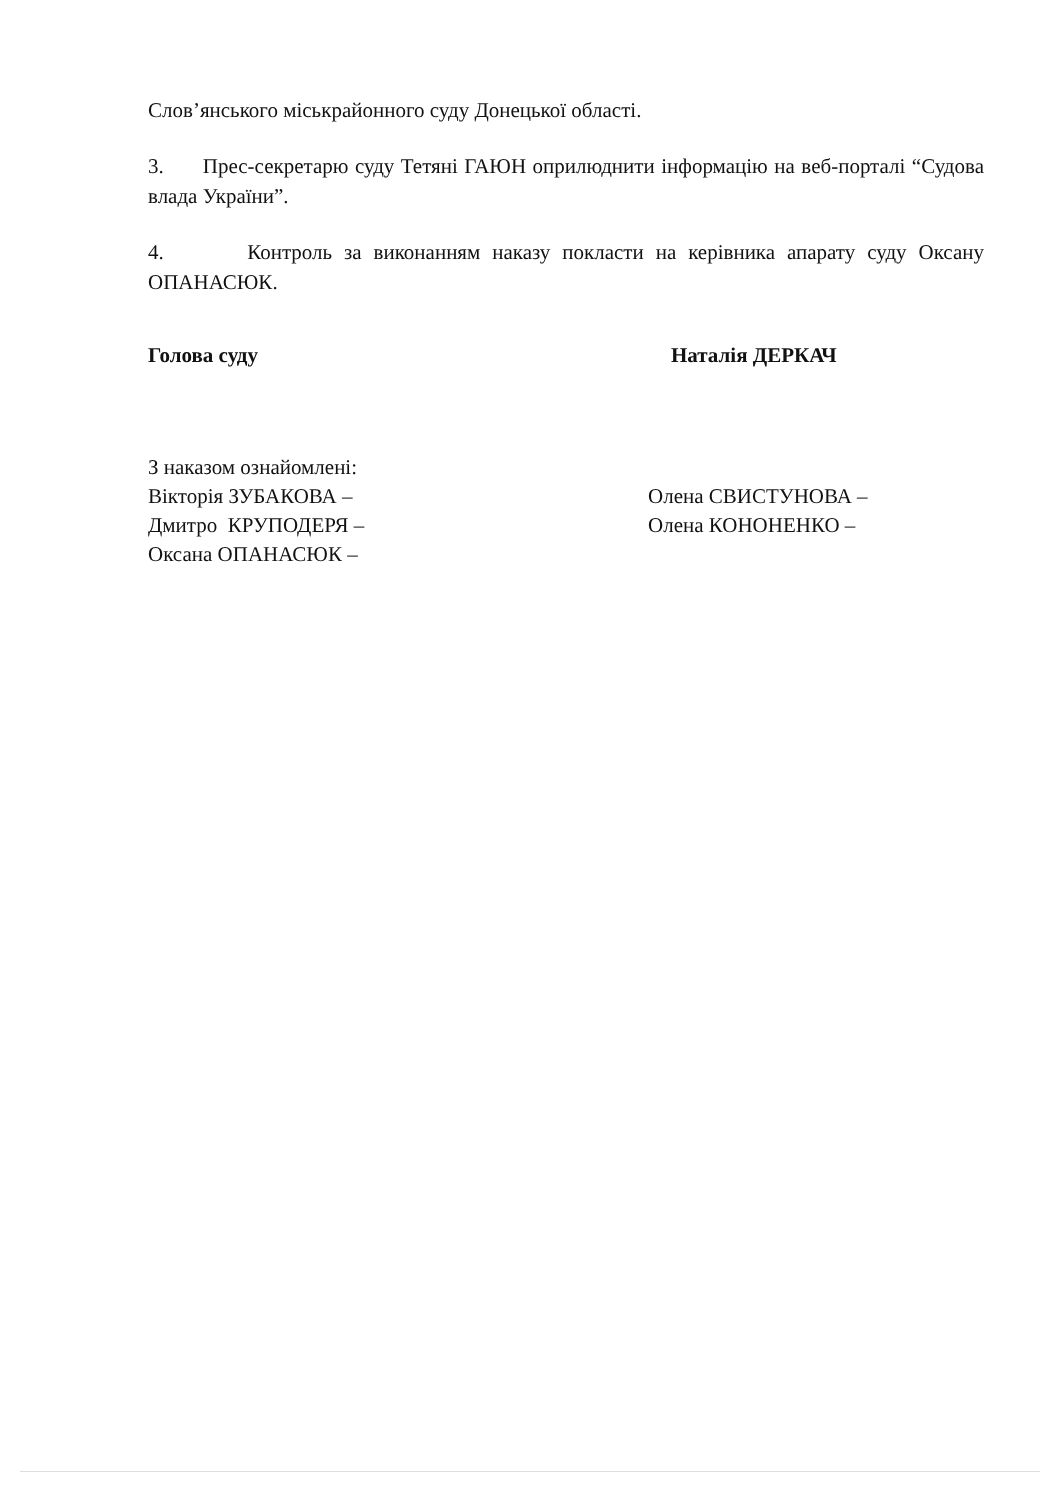Слов’янського міськрайонного суду Донецької області.
3. Прес-секретарю суду Тетяні ГАЮН оприлюднити інформацію на веб-порталі “Судова влада України”.
4. Контроль за виконанням наказу покласти на керівника апарату суду Оксану ОПАНАСЮК.
Голова суду Наталія ДЕРКАЧ
З наказом ознайомлені:
Вікторія ЗУБАКОВА –
Дмитро КРУПОДЕРЯ –
Оксана ОПАНАСЮК –
Олена СВИСТУНОВА –
Олена КОНОНЕНКО –